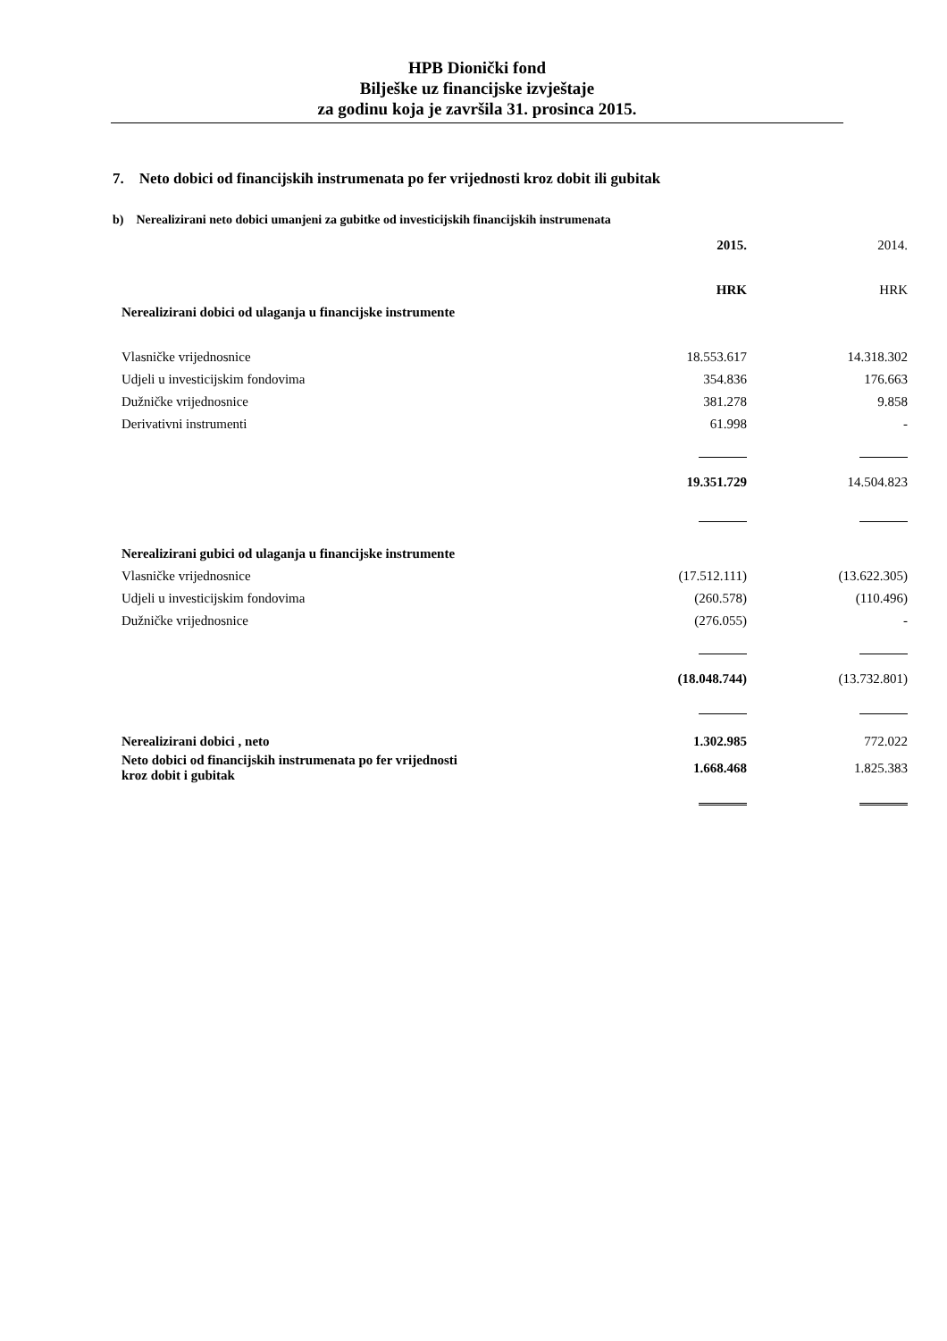HPB Dionički fond
Bilješke uz financijske izvještaje
za godinu koja je završila 31. prosinca 2015.
7. Neto dobici od financijskih instrumenata po fer vrijednosti kroz dobit ili gubitak
b) Nerealizirani neto dobici umanjeni za gubitke od investicijskih financijskih instrumenata
| | 2015. | 2014. |
| | HRK | HRK |
| Nerealizirani dobici od ulaganja u financijske instrumente | | |
| Vlasničke vrijednosnice | 18.553.617 | 14.318.302 |
| Udjeli u investicijskim fondovima | 354.836 | 176.663 |
| Dužničke vrijednosnice | 381.278 | 9.858 |
| Derivativni instrumenti | 61.998 | - |
| | 19.351.729 | 14.504.823 |
| Nerealizirani gubici od ulaganja u financijske instrumente | | |
| Vlasničke vrijednosnice | (17.512.111) | (13.622.305) |
| Udjeli u investicijskim fondovima | (260.578) | (110.496) |
| Dužničke vrijednosnice | (276.055) | - |
| | (18.048.744) | (13.732.801) |
| Nerealizirani dobici , neto | 1.302.985 | 772.022 |
| Neto dobici od financijskih instrumenata po fer vrijednosti kroz dobit i gubitak | 1.668.468 | 1.825.383 |